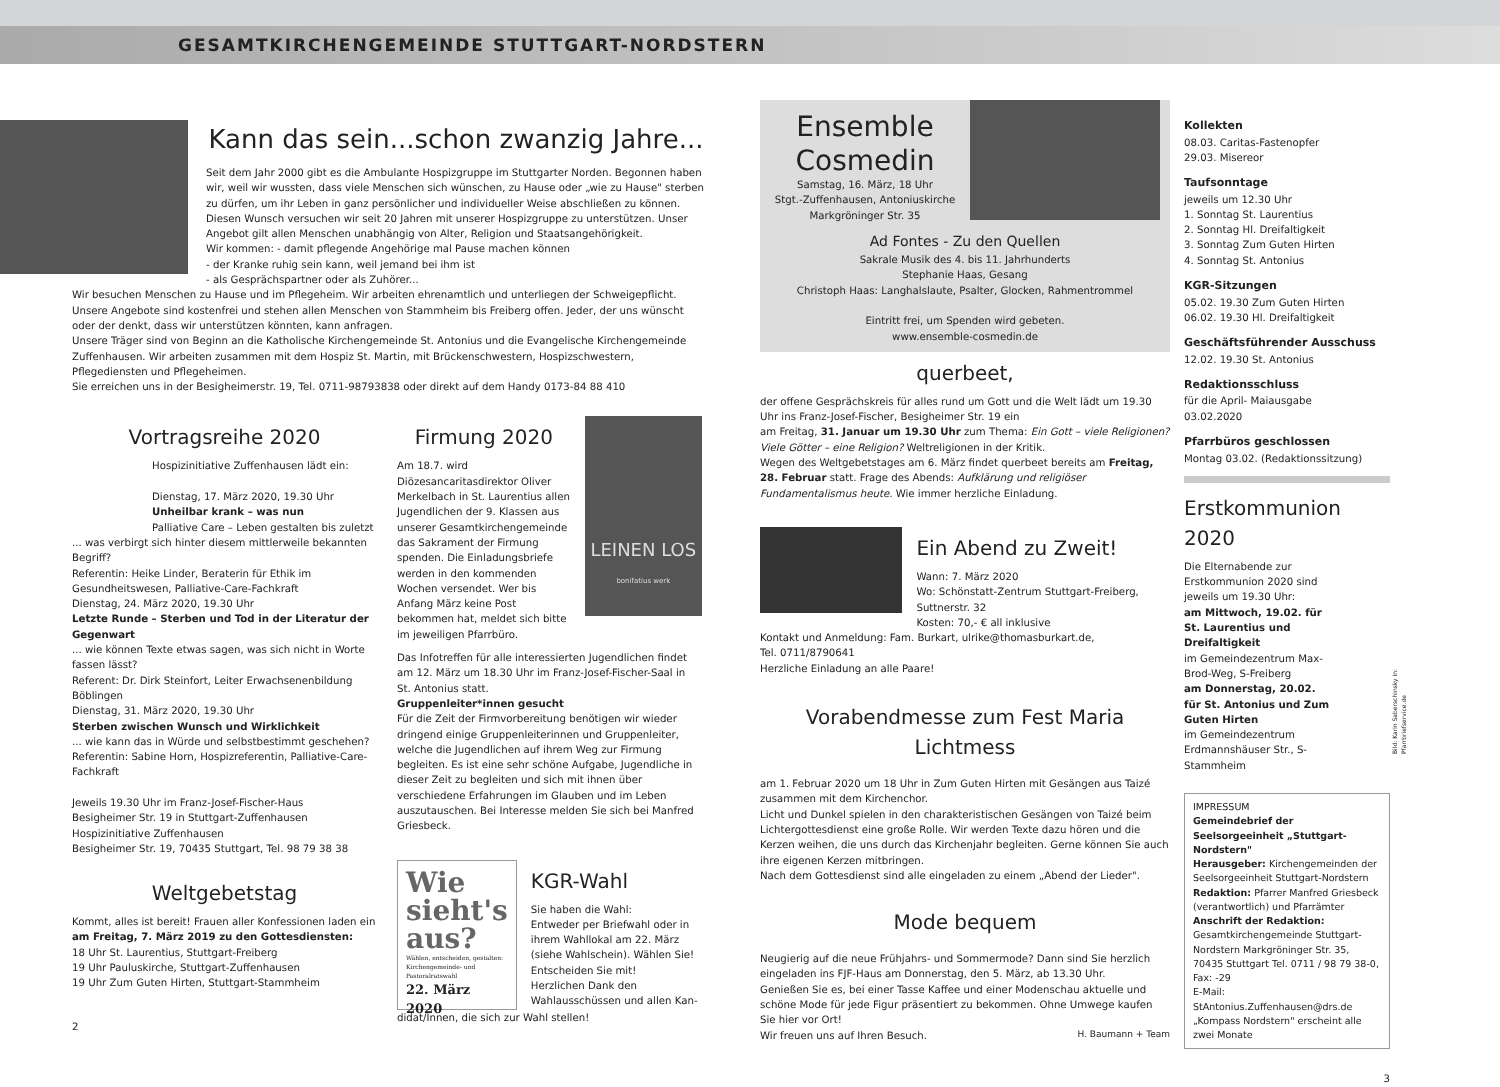GESAMTKIRCHENGEMEINDE STUTTGART-NORDSTERN
Kann das sein...schon zwanzig Jahre...
Seit dem Jahr 2000 gibt es die Ambulante Hospizgruppe im Stuttgarter Norden. Begonnen haben wir, weil wir wussten, dass viele Menschen sich wünschen, zu Hause oder „wie zu Hause" sterben zu dürfen, um ihr Leben in ganz persönlicher und individueller Weise abschließen zu können. Diesen Wunsch versuchen wir seit 20 Jahren mit unserer Hospizgruppe zu unterstützen. Unser Angebot gilt allen Menschen unabhängig von Alter, Religion und Staatsangehörigkeit.
Wir kommen: - damit pflegende Angehörige mal Pause machen können
- der Kranke ruhig sein kann, weil jemand bei ihm ist
- als Gesprächspartner oder als Zuhörer...
Wir besuchen Menschen zu Hause und im Pflegeheim. Wir arbeiten ehrenamtlich und unterliegen der Schweigepflicht. Unsere Angebote sind kostenfrei und stehen allen Menschen von Stammheim bis Freiberg offen. Jeder, der uns wünscht oder der denkt, dass wir unterstützen könnten, kann anfragen.
Unsere Träger sind von Beginn an die Katholische Kirchengemeinde St. Antonius und die Evangelische Kirchengemeinde Zuffenhausen. Wir arbeiten zusammen mit dem Hospiz St. Martin, mit Brückenschwestern, Hospizschwestern, Pflegediensten und Pflegeheimen.
Sie erreichen uns in der Besigheimerstr. 19, Tel. 0711-98793838 oder direkt auf dem Handy 0173-84 88 410
Vortragsreihe 2020
Hospizinitiative Zuffenhausen lädt ein:
Dienstag, 17. März 2020, 19.30 Uhr
Unheilbar krank – was nun
Palliative Care – Leben gestalten bis zuletzt
... was verbirgt sich hinter diesem mittlerweile bekannten Begriff?
Referentin: Heike Linder, Beraterin für Ethik im Gesundheitswesen, Palliative-Care-Fachkraft
Dienstag, 24. März 2020, 19.30 Uhr
Letzte Runde – Sterben und Tod in der Literatur der Gegenwart
... wie können Texte etwas sagen, was sich nicht in Worte fassen lässt?
Referent: Dr. Dirk Steinfort, Leiter Erwachsenenbildung Böblingen
Dienstag, 31. März 2020, 19.30 Uhr
Sterben zwischen Wunsch und Wirklichkeit
... wie kann das in Würde und selbstbestimmt geschehen?
Referentin: Sabine Horn, Hospizreferentin, Palliative-Care-Fachkraft
Jeweils 19.30 Uhr im Franz-Josef-Fischer-Haus
Besigheimer Str. 19 in Stuttgart-Zuffenhausen
Hospizinitiative Zuffenhausen
Besigheimer Str. 19, 70435 Stuttgart, Tel. 98 79 38 38
Weltgebetstag
Kommt, alles ist bereit! Frauen aller Konfessionen laden ein am Freitag, 7. März 2019 zu den Gottesdiensten:
18 Uhr St. Laurentius, Stuttgart-Freiberg
19 Uhr Pauluskirche, Stuttgart-Zuffenhausen
19 Uhr Zum Guten Hirten, Stuttgart-Stammheim
2
Firmung 2020
Am 18.7. wird Diözesancaritasdirektor Oliver Merkelbach in St. Laurentius allen Jugendlichen der 9. Klassen aus unserer Gesamtkirchengemeinde das Sakrament der Firmung spenden. Die Einladungsbriefe werden in den kommenden Wochen versendet. Wer bis Anfang März keine Post bekommen hat, meldet sich bitte im jeweiligen Pfarrbüro.
LEINEN LOS
bonifatius werk
Das Infotreffen für alle interessierten Jugendlichen findet am 12. März um 18.30 Uhr im Franz-Josef-Fischer-Saal in St. Antonius statt.
Gruppenleiter*innen gesucht
Für die Zeit der Firmvorbereitung benötigen wir wieder dringend einige Gruppenleiterinnen und Gruppenleiter, welche die Jugendlichen auf ihrem Weg zur Firmung begleiten. Es ist eine sehr schöne Aufgabe, Jugendliche in dieser Zeit zu begleiten und sich mit ihnen über verschiedene Erfahrungen im Glauben und im Leben auszutauschen. Bei Interesse melden Sie sich bei Manfred Griesbeck.
Wie sieht's aus?
Wählen, entscheiden, gestalten: Kirchengemeinde- und Pastoralratswahl
22. März 2020
KGR-Wahl
Sie haben die Wahl:
Entweder per Briefwahl oder in ihrem Wahllokal am 22. März (siehe Wahlschein). Wählen Sie!
Entscheiden Sie mit!
Herzlichen Dank den Wahlausschüssen und allen Kan-
didat/Innen, die sich zur Wahl stellen!
Ensemble Cosmedin
Samstag, 16. März, 18 Uhr
Stgt.-Zuffenhausen, Antoniuskirche
Markgröninger Str. 35
Ad Fontes - Zu den Quellen
Sakrale Musik des 4. bis 11. Jahrhunderts
Stephanie Haas, Gesang
Christoph Haas: Langhalslaute, Psalter, Glocken, Rahmentrommel
Eintritt frei, um Spenden wird gebeten.
www.ensemble-cosmedin.de
querbeet,
der offene Gesprächskreis für alles rund um Gott und die Welt lädt um 19.30 Uhr ins Franz-Josef-Fischer, Besigheimer Str. 19 ein
am Freitag, 31. Januar um 19.30 Uhr zum Thema: Ein Gott – viele Religionen? Viele Götter – eine Religion? Weltreligionen in der Kritik.
Wegen des Weltgebetstages am 6. März findet querbeet bereits am Freitag, 28. Februar statt. Frage des Abends: Aufklärung und religiöser Fundamentalismus heute. Wie immer herzliche Einladung.
Ein Abend zu Zweit!
Wann: 7. März 2020
Wo: Schönstatt-Zentrum Stuttgart-Freiberg, Suttnerstr. 32
Kosten: 70,- € all inklusive
Kontakt und Anmeldung: Fam. Burkart, ulrike@thomasburkart.de,
Tel. 0711/8790641
Herzliche Einladung an alle Paare!
Vorabendmesse zum Fest Maria Lichtmess
am 1. Februar 2020 um 18 Uhr in Zum Guten Hirten mit Gesängen aus Taizé zusammen mit dem Kirchenchor.
Licht und Dunkel spielen in den charakteristischen Gesängen von Taizé beim Lichtergottesdienst eine große Rolle. Wir werden Texte dazu hören und die Kerzen weihen, die uns durch das Kirchenjahr begleiten. Gerne können Sie auch ihre eigenen Kerzen mitbringen.
Nach dem Gottesdienst sind alle eingeladen zu einem „Abend der Lieder".
Mode bequem
Neugierig auf die neue Frühjahrs- und Sommermode? Dann sind Sie herzlich eingeladen ins FJF-Haus am Donnerstag, den 5. März, ab 13.30 Uhr.
Genießen Sie es, bei einer Tasse Kaffee und einer Modenschau aktuelle und schöne Mode für jede Figur präsentiert zu bekommen. Ohne Umwege kaufen Sie hier vor Ort!
Wir freuen uns auf Ihren Besuch. H. Baumann + Team
Kollekten
08.03. Caritas-Fastenopfer
29.03. Misereor
Taufsonntage
jeweils um 12.30 Uhr
1. Sonntag St. Laurentius
2. Sonntag Hl. Dreifaltigkeit
3. Sonntag Zum Guten Hirten
4. Sonntag St. Antonius
KGR-Sitzungen
05.02. 19.30 Zum Guten Hirten
06.02. 19.30 Hl. Dreifaltigkeit
Geschäftsführender Ausschuss
12.02. 19.30 St. Antonius
Redaktionsschluss
für die April- Maiausgabe
03.02.2020
Pfarrbüros geschlossen
Montag 03.02. (Redaktionssitzung)
Erstkommunion 2020
Die Elternabende zur Erstkommunion 2020 sind jeweils um 19.30 Uhr:
am Mittwoch, 19.02. für St. Laurentius und Dreifaltigkeit
im Gemeindezentrum Max-Brod-Weg, S-Freiberg
am Donnerstag, 20.02. für St. Antonius und Zum Guten Hirten
im Gemeindezentrum Erdmannshäuser Str., S-Stammheim
IMPRESSUM
Gemeindebrief der Seelsorgeeinheit „Stuttgart-Nordstern"
Herausgeber: Kirchengemeinden der Seelsorgeeinheit Stuttgart-Nordstern
Redaktion: Pfarrer Manfred Griesbeck (verantwortlich) und Pfarrämter
Anschrift der Redaktion: Gesamtkirchengemeinde Stuttgart-Nordstern Markgröninger Str. 35, 70435 Stuttgart Tel. 0711 / 98 79 38-0, Fax: -29
E-Mail: StAntonius.Zuffenhausen@drs.de
„Kompass Nordstern" erscheint alle zwei Monate
3
Bild: Karin Saberschinsky In: Pfarrbriefservice.de